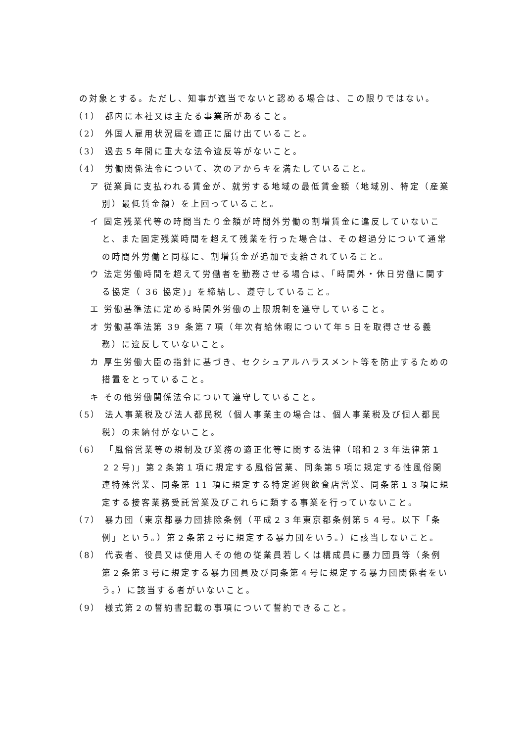の対象とする。ただし、知事が適当でないと認める場合は、この限りではない。
（1） 都内に本社又は主たる事業所があること。
（2） 外国人雇用状況届を適正に届け出ていること。
（3） 過去５年間に重大な法令違反等がないこと。
（4） 労働関係法令について、次のアからキを満たしていること。
ア 従業員に支払われる賃金が、就労する地域の最低賃金額（地域別、特定（産業別）最低賃金額）を上回っていること。
イ 固定残業代等の時間当たり金額が時間外労働の割増賃金に違反していないこと、また固定残業時間を超えて残業を行った場合は、その超過分について通常の時間外労働と同様に、割増賃金が追加で支給されていること。
ウ 法定労働時間を超えて労働者を勤務させる場合は、「時間外・休日労働に関する協定（ 36 協定)」を締結し、遵守していること。
エ 労働基準法に定める時間外労働の上限規制を遵守していること。
オ 労働基準法第 39 条第７項（年次有給休暇について年５日を取得させる義務）に違反していないこと。
カ 厚生労働大臣の指針に基づき、セクシュアルハラスメント等を防止するための措置をとっていること。
キ その他労働関係法令について遵守していること。
（5） 法人事業税及び法人都民税（個人事業主の場合は、個人事業税及び個人都民税）の未納付がないこと。
（6） 「風俗営業等の規制及び業務の適正化等に関する法律（昭和２３年法律第１２２号)」第２条第１項に規定する風俗営業、同条第５項に規定する性風俗関連特殊営業、同条第 11 項に規定する特定遊興飲食店営業、同条第１３項に規定する接客業務受託営業及びこれらに類する事業を行っていないこと。
（7） 暴力団（東京都暴力団排除条例（平成２３年東京都条例第５４号。以下「条例」という。）第２条第２号に規定する暴力団をいう。）に該当しないこと。
（8） 代表者、役員又は使用人その他の従業員若しくは構成員に暴力団員等（条例第２条第３号に規定する暴力団員及び同条第４号に規定する暴力団関係者をいう。）に該当する者がいないこと。
（9） 様式第２の誓約書記載の事項について誓約できること。